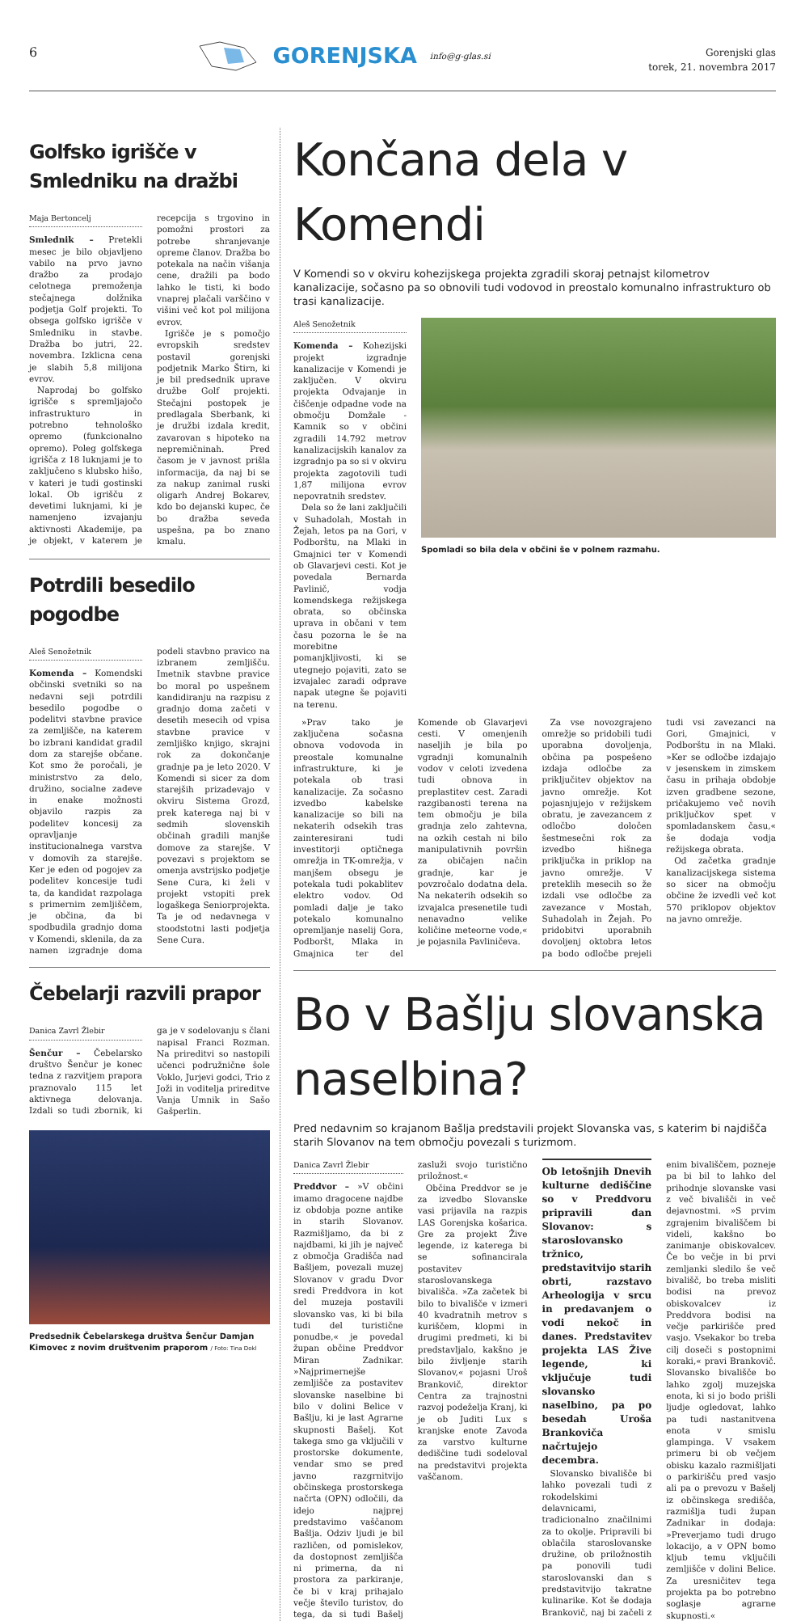6
GORENJSKA info@g-glas.si
Gorenjski glas
torek, 21. novembra 2017
Golfsko igrišče v Smledniku na dražbi
Maja Bertoncelj
Smlednik – Pretekli mesec je bilo objavljeno vabilo na prvo javno dražbo za prodajo celotnega premoženja stečajnega dolžnika podjetja Golf projekti. To obsega golfsko igrišče v Smledniku in stavbe. Dražba bo jutri, 22. novembra. Izklicna cena je slabih 5,8 milijona evrov.
Naprodaj bo golfsko igrišče s spremljajočo infrastrukturo in potrebno tehnološko opremo (funkcionalno opremo). Poleg golfskega igrišča z 18 luknjami je to zaključeno s klubsko hišo, v kateri je tudi gostinski lokal. Ob igrišču z devetimi luknjami, ki je namenjeno izvajanju aktivnosti Akademije, pa je objekt, v katerem je recepcija s trgovino in pomožni prostori za potrebe shranjevanje opreme članov. Dražba bo potekala na način višanja cene, dražili pa bodo lahko le tisti, ki bodo vnaprej plačali varščino v višini več kot pol milijona evrov.
Igrišče je s pomočjo evropskih sredstev postavil gorenjski podjetnik Marko Štirn, ki je bil predsednik uprave družbe Golf projekti. Stečajni postopek je predlagala Sberbank, ki je družbi izdala kredit, zavarovan s hipoteko na nepremičninah. Pred časom je v javnost prišla informacija, da naj bi se za nakup zanimal ruski oligarh Andrej Bokarev, kdo bo dejanski kupec, če bo dražba seveda uspešna, pa bo znano kmalu.
Potrdili besedilo pogodbe
Aleš Senožetnik
Komenda – Komendski občinski svetniki so na nedavni seji potrdili besedilo pogodbe o podelitvi stavbne pravice za zemljišče, na katerem bo izbrani kandidat gradil dom za starejše občane. Kot smo že poročali, je ministrstvo za delo, družino, socialne zadeve in enake možnosti objavilo razpis za podelitev koncesij za opravljanje institucionalnega varstva v domovih za starejše. Ker je eden od pogojev za podelitev koncesije tudi ta, da kandidat razpolaga s primernim zemljiščem, je občina, da bi spodbudila gradnjo doma v Komendi, sklenila, da za namen izgradnje doma podeli stavbno pravico na izbranem zemljišču. Imetnik stavbne pravice bo moral po uspešnem kandidiranju na razpisu z gradnjo doma začeti v desetih mesecih od vpisa stavbne pravice v zemljiško knjigo, skrajni rok za dokončanje gradnje pa je leto 2020. V Komendi si sicer za dom starejših prizadevajo v okviru Sistema Grozd, prek katerega naj bi v sedmih slovenskih občinah gradili manjše domove za starejše. V povezavi s projektom se omenja avstrijsko podjetje Sene Cura, ki želi v projekt vstopiti prek logaškega Seniorprojekta. Ta je od nedavnega v stoodstotni lasti podjetja Sene Cura.
Čebelarji razvili prapor
Danica Zavrl Žlebir
Šenčur – Čebelarsko društvo Šenčur je konec tedna z razvitjem prapora praznovalo 115 let aktivnega delovanja. Izdali so tudi zbornik, ki ga je v sodelovanju s člani napisal Franci Rozman. Na prireditvi so nastopili učenci podružnične šole Voklo, Jurjevi godci, Trio z Joži in voditelja prireditve Vanja Umnik in Sašo Gašperlin.
Predsednik Čebelarskega društva Šenčur Damjan Kimovec z novim društvenim praporom / Foto: Tina Dokl
Končana dela v Komendi
V Komendi so v okviru kohezijskega projekta zgradili skoraj petnajst kilometrov kanalizacije, sočasno pa so obnovili tudi vodovod in preostalo komunalno infrastrukturo ob trasi kanalizacije.
Aleš Senožetnik
Komenda – Kohezijski projekt izgradnje kanalizacije v Komendi je zaključen. V okviru projekta Odvajanje in čiščenje odpadne vode na območju Domžale - Kamnik so v občini zgradili 14.792 metrov kanalizacijskih kanalov za izgradnjo pa so si v okviru projekta zagotovili tudi 1,87 milijona evrov nepovratnih sredstev.
Dela so že lani zaključili v Suhadolah, Mostah in Žejah, letos pa na Gori, v Podborštu, na Mlaki in Gmajnici ter v Komendi ob Glavarjevi cesti. Kot je povedala Bernarda Pavlinič, vodja komendskega režijskega obrata, so občinska uprava in občani v tem času pozorna le še na morebitne pomanjkljivosti, ki se utegnejo pojaviti, zato se izvajalec zaradi odprave napak utegne še pojaviti na terenu.
Spomladi so bila dela v občini še v polnem razmahu.
»Prav tako je zaključena sočasna obnova vodovoda in preostale komunalne infrastrukture, ki je potekala ob trasi kanalizacije. Za sočasno izvedbo kabelske kanalizacije so bili na nekaterih odsekih tras zainteresirani tudi investitorji optičnega omrežja in TK-omrežja, v manjšem obsegu je potekala tudi pokablitev elektro vodov. Od pomladi dalje je tako potekalo komunalno opremljanje naselij Gora, Podboršt, Mlaka in Gmajnica ter del Komende ob Glavarjevi cesti. V omenjenih naseljih je bila po vgradnji komunalnih vodov v celoti izvedena tudi obnova in preplastitev cest. Zaradi razgibanosti terena na tem območju je bila gradnja zelo zahtevna, na ozkih cestah ni bilo manipulativnih površin za običajen način gradnje, kar je povzročalo dodatna dela. Na nekaterih odsekih so izvajalca presenetile tudi nenavadno velike količine meteorne vode,« je pojasnila Pavliničeva.
Za vse novozgrajeno omrežje so pridobili tudi uporabna dovoljenja, občina pa pospešeno izdaja odločbe za priključitev objektov na javno omrežje. Kot pojasnjujejo v režijskem obratu, je zavezancem z odločbo določen šestmesečni rok za izvedbo hišnega priključka in priklop na javno omrežje. V preteklih mesecih so že izdali vse odločbe za zavezance v Mostah, Suhadolah in Žejah. Po pridobitvi uporabnih dovoljenj oktobra letos pa bodo odločbe prejeli tudi vsi zavezanci na Gori, Gmajnici, v Podborštu in na Mlaki. »Ker se odločbe izdajajo v jesenskem in zimskem času in prihaja obdobje izven gradbene sezone, pričakujemo več novih priključkov spet v spomladanskem času,« še dodaja vodja režijskega obrata.
Od začetka gradnje kanalizacijskega sistema so sicer na območju občine že izvedli več kot 570 priklopov objektov na javno omrežje.
Bo v Bašlju slovanska naselbina?
Pred nedavnim so krajanom Bašlja predstavili projekt Slovanska vas, s katerim bi najdišča starih Slovanov na tem območju povezali s turizmom.
Danica Zavrl Žlebir
Preddvor – »V občini imamo dragocene najdbe iz obdobja pozne antike in starih Slovanov. Razmišljamo, da bi z najdbami, ki jih je največ z območja Gradišča nad Bašljem, povezali muzej Slovanov v gradu Dvor sredi Preddvora in kot del muzeja postavili slovansko vas, ki bi bila tudi del turistične ponudbe,« je povedal župan občine Preddvor Miran Zadnikar. »Najprimernejše zemljišče za postavitev slovanske naselbine bi bilo v dolini Belice v Bašlju, ki je last Agrarne skupnosti Bašelj. Kot takega smo ga vključili v prostorske dokumente, vendar smo se pred javno razgrnitvijo občinskega prostorskega načrta (OPN) odločili, da idejo najprej predstavimo vaščanom Bašlja. Odziv ljudi je bil različen, od pomislekov, da dostopnost zemljišča ni primerna, da ni prostora za parkiranje, če bi v kraj prihajalo večje število turistov, do tega, da si tudi Bašelj zasluži svojo turistično priložnost.«
Občina Preddvor se je za izvedbo Slovanske vasi prijavila na razpis LAS Gorenjska košarica. Gre za projekt Žive legende, iz katerega bi se sofinancirala postavitev staroslovanskega bivališča. »Za začetek bi bilo to bivališče v izmeri 40 kvadratnih metrov s kuriščem, klopmi in drugimi predmeti, ki bi predstavljalo, kakšno je bilo življenje starih Slovanov,« pojasni Uroš Brankovič, direktor Centra za trajnostni razvoj podeželja Kranj, ki je ob Juditi Lux s kranjske enote Zavoda za varstvo kulturne dediščine tudi sodeloval na predstavitvi projekta vaščanom.
Ob letošnjih Dnevih kulturne dediščine so v Preddvoru pripravili dan Slovanov: s staroslovansko tržnico, predstavitvijo starih obrti, razstavo Arheologija v srcu in predavanjem o vodi nekoč in danes. Predstavitev projekta LAS Žive legende, ki vključuje tudi slovansko naselbino, pa po besedah Uroša Brankoviča načrtujejo decembra.
Slovansko bivališče bi lahko povezali tudi z rokodelskimi delavnicami, tradicionalno značilnimi za to okolje. Pripravili bi oblačila staroslovanske družine, ob priložnostih pa ponovili tudi staroslovanski dan s predstavitvijo takratne kulinarike. Kot še dodaja Brankovič, naj bi začeli z enim bivališčem, pozneje pa bi bil to lahko del prihodnje slovanske vasi z več bivališči in več dejavnostmi. »S prvim zgrajenim bivališčem bi videli, kakšno bo zanimanje obiskovalcev. Če bo večje in bi prvi zemljanki sledilo še več bivališč, bo treba misliti bodisi na prevoz obiskovalcev iz Preddvora bodisi na večje parkirišče pred vasjo. Vsekakor bo treba cilj doseči s postopnimi koraki,« pravi Brankovič. Slovansko bivališče bo lahko zgolj muzejska enota, ki si jo bodo prišli ljudje ogledovat, lahko pa tudi nastanitvena enota v smislu glampinga. V vsakem primeru bi ob večjem obisku kazalo razmišljati o parkirišču pred vasjo ali pa o prevozu v Bašelj iz občinskega središča, razmišlja tudi župan Zadnikar in dodaja: »Preverjamo tudi drugo lokacijo, a v OPN bomo kljub temu vključili zemljišče v dolini Belice. Za uresničitev tega projekta pa bo potrebno soglasje agrarne skupnosti.«